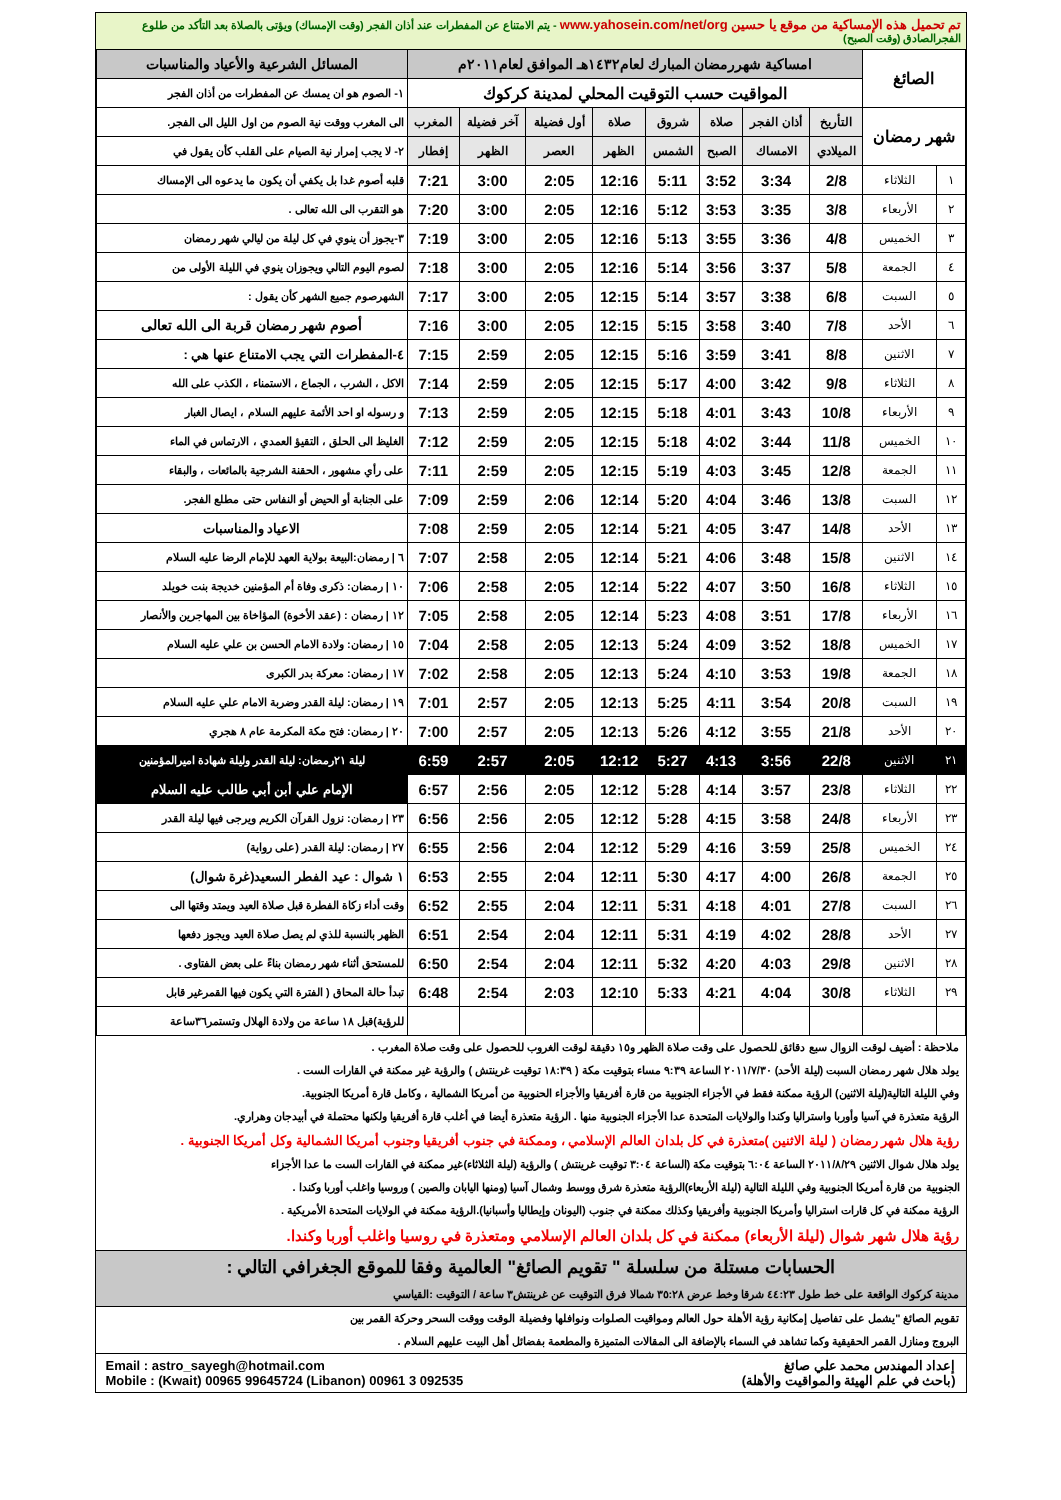تم تحميل هذه الإمساكية من موقع يا حسين www.yahosein.com/net/org - يتم الامتناع عن المفطرات عند أذان الفجر (وقت الإمساك) ويؤتى بالصلاة بعد التأكد من طلوع الفجرالصادق (وقت الصبح)
| الصائغ | | امساكية شهررمضان المبارك لعام١٤٣٢هـ الموافق لعام٢٠١١م | | | | | | | | المسائل الشرعية والأعياد والمناسبات |
| | | المواقيت حسب التوقيت المحلي لمدينة كركوك | | | | | | | | ١- الصوم هو ان يمسك عن المفطرات من أذان الفجر |
| شهر رمضان | | التأريخ | أذان الفجر | صلاة | شروق | صلاة | أول فضيلة | آخر فضيلة | المغرب | الى المغرب ووقت نية الصوم من اول الليل الى الفجر. |
| | | الميلادي | الامساك | الصبح | الشمس | الظهر | العصر | الظهر | إفطار | ٢- لا يجب إمرار نية الصيام على القلب كأن يقول في |
| ١ | الثلاثاء | 2/8 | 3:34 | 3:52 | 5:11 | 12:16 | 2:05 | 3:00 | 7:21 | قلبه أصوم غدا بل يكفي أن يكون ما يدعوه الى الإمساك |
| ٢ | الأربعاء | 3/8 | 3:35 | 3:53 | 5:12 | 12:16 | 2:05 | 3:00 | 7:20 | هو التقرب الى الله تعالى . |
| ٣ | الخميس | 4/8 | 3:36 | 3:55 | 5:13 | 12:16 | 2:05 | 3:00 | 7:19 | ٣-يجوز أن ينوي في كل ليلة من ليالي شهر رمضان |
| ٤ | الجمعة | 5/8 | 3:37 | 3:56 | 5:14 | 12:16 | 2:05 | 3:00 | 7:18 | لصوم اليوم التالي ويجوزان ينوي في الليلة الأولى من |
| ٥ | السبت | 6/8 | 3:38 | 3:57 | 5:14 | 12:15 | 2:05 | 3:00 | 7:17 | الشهرصوم جميع الشهر كأن يقول : |
| ٦ | الأحد | 7/8 | 3:40 | 3:58 | 5:15 | 12:15 | 2:05 | 3:00 | 7:16 | أصوم شهر رمضان قربة الى الله تعالى |
| ٧ | الاثنين | 8/8 | 3:41 | 3:59 | 5:16 | 12:15 | 2:05 | 2:59 | 7:15 | ٤-المفطرات التي يجب الامتناع عنها هي : |
| ٨ | الثلاثاء | 9/8 | 3:42 | 4:00 | 5:17 | 12:15 | 2:05 | 2:59 | 7:14 | الاكل ، الشرب ، الجماع ، الاستمناء ، الكذب على الله |
| ٩ | الأربعاء | 10/8 | 3:43 | 4:01 | 5:18 | 12:15 | 2:05 | 2:59 | 7:13 | و رسوله او احد الأئمة عليهم السلام ، ايصال الغبار |
| ١٠ | الخميس | 11/8 | 3:44 | 4:02 | 5:18 | 12:15 | 2:05 | 2:59 | 7:12 | الغليظ الى الحلق ، التقيؤ العمدي ، الارتماس في الماء |
| ١١ | الجمعة | 12/8 | 3:45 | 4:03 | 5:19 | 12:15 | 2:05 | 2:59 | 7:11 | على رأي مشهور ، الحقنة الشرجية بالمائعات ، والبقاء |
| ١٢ | السبت | 13/8 | 3:46 | 4:04 | 5:20 | 12:14 | 2:06 | 2:59 | 7:09 | على الجنابة أو الحيض أو النفاس حتى مطلع الفجر. |
| ١٣ | الأحد | 14/8 | 3:47 | 4:05 | 5:21 | 12:14 | 2:05 | 2:59 | 7:08 | الاعياد والمناسبات |
| ١٤ | الاثنين | 15/8 | 3:48 | 4:06 | 5:21 | 12:14 | 2:05 | 2:58 | 7:07 | ٦ / رمضان:البيعة بولاية العهد للإمام الرضا عليه السلام |
| ١٥ | الثلاثاء | 16/8 | 3:50 | 4:07 | 5:22 | 12:14 | 2:05 | 2:58 | 7:06 | ١٠ / رمضان: ذكرى وفاة أم المؤمنين خديجة بنت خويلد |
| ١٦ | الأربعاء | 17/8 | 3:51 | 4:08 | 5:23 | 12:14 | 2:05 | 2:58 | 7:05 | ١٢ / رمضان : (عقد الأخوة) المؤاخاة بين المهاجرين والأنصار |
| ١٧ | الخميس | 18/8 | 3:52 | 4:09 | 5:24 | 12:13 | 2:05 | 2:58 | 7:04 | ١٥ / رمضان: ولادة الامام الحسن بن علي عليه السلام |
| ١٨ | الجمعة | 19/8 | 3:53 | 4:10 | 5:24 | 12:13 | 2:05 | 2:58 | 7:02 | ١٧ / رمضان: معركة بدر الكبرى |
| ١٩ | السبت | 20/8 | 3:54 | 4:11 | 5:25 | 12:13 | 2:05 | 2:57 | 7:01 | ١٩ / رمضان: ليلة القدر وضربة الامام علي عليه السلام |
| ٢٠ | الأحد | 21/8 | 3:55 | 4:12 | 5:26 | 12:13 | 2:05 | 2:57 | 7:00 | ٢٠ / رمضان: فتح مكة المكرمة عام ٨ هجري |
| ٢١ | الاثنين | 22/8 | 3:56 | 4:13 | 5:27 | 12:12 | 2:05 | 2:57 | 6:59 | ليلة ٢١رمضان: ليلة القدر وليلة شهادة اميرالمؤمنين |
| ٢٢ | الثلاثاء | 23/8 | 3:57 | 4:14 | 5:28 | 12:12 | 2:05 | 2:56 | 6:57 | الإمام علي أبن أبي طالب عليه السلام |
| ٢٣ | الأربعاء | 24/8 | 3:58 | 4:15 | 5:28 | 12:12 | 2:05 | 2:56 | 6:56 | ٢٣ / رمضان: نزول القرآن الكريم ويرجى فيها ليلة القدر |
| ٢٤ | الخميس | 25/8 | 3:59 | 4:16 | 5:29 | 12:12 | 2:04 | 2:56 | 6:55 | ٢٧ / رمضان: ليلة القدر (على رواية) |
| ٢٥ | الجمعة | 26/8 | 4:00 | 4:17 | 5:30 | 12:11 | 2:04 | 2:55 | 6:53 | ١ شوال : عيد الفطر السعيد(غرة شوال) |
| ٢٦ | السبت | 27/8 | 4:01 | 4:18 | 5:31 | 12:11 | 2:04 | 2:55 | 6:52 | وقت أداء زكاة الفطرة قبل صلاة العيد ويمتد وقتها الى |
| ٢٧ | الأحد | 28/8 | 4:02 | 4:19 | 5:31 | 12:11 | 2:04 | 2:54 | 6:51 | الظهر بالنسبة للذي لم يصل صلاة العيد ويجوز دفعها |
| ٢٨ | الاثنين | 29/8 | 4:03 | 4:20 | 5:32 | 12:11 | 2:04 | 2:54 | 6:50 | للمستحق أثناء شهر رمضان بناءً على بعض الفتاوى . |
| ٢٩ | الثلاثاء | 30/8 | 4:04 | 4:21 | 5:33 | 12:10 | 2:03 | 2:54 | 6:48 | تبدأ حالة المحاق ( الفترة التي يكون فيها القمرغير قابل |
| | | | | | | | | | | للرؤية)قبل ١٨ ساعة من ولادة الهلال وتستمر٣٦ساعة |
ملاحظة : أضيف لوقت الزوال سبع دقائق للحصول على وقت صلاة الظهر و١٥ دقيقة لوقت الغروب للحصول على وقت صلاة المغرب .
يولد هلال شهر رمضان السبت (ليلة الأحد) ٢٠١١/٧/٣٠ الساعة ٩:٣٩ مساء بتوقيت مكة ( ١٨:٣٩ توقيت غرينتش ) والرؤية غير ممكنة في القارات الست .
وفي الليلة التالية(ليلة الاثنين) الرؤية ممكنة فقط في الأجزاء الجنوبية من قارة أفريقيا والأجزاء الحنوبية من أمريكا الشمالية ، وكامل قارة أمريكا الجنوبية.
الرؤية متعذرة في آسيا وأوربا واستراليا وكندا والولايات المتحدة عدا الأجزاء الجنوبية منها . الرؤية متعذرة أيضا في أغلب قارة أفريقيا ولكنها محتملة في أبيدجان وهراري.
رؤية هلال شهر رمضان ( ليلة الاثنين )متعذرة في كل بلدان العالم الإسلامي ، وممكنة في جنوب أفريقيا وجنوب أمريكا الشمالية وكل أمريكا الجنوبية .
يولد هلال شوال الاثنين ٢٠١١/٨/٢٩ الساعة ٦:٠٤ بتوقيت مكة (الساعة ٣:٠٤ توقيت غرينتش ) والرؤية (ليلة الثلاثاء)غير ممكنة في القارات الست ما عدا الأجزاء
الجنوبية من قارة أمريكا الجنوبية وفي الليلة التالية (ليلة الأربعاء)الرؤية متعذرة شرق ووسط وشمال آسيا (ومنها اليابان والصين ) وروسيا واغلب أوربا وكندا .
الرؤية ممكنة في كل قارات استراليا وأمريكا الجنوبية وأفريقيا وكذلك ممكنة في جنوب (اليونان وإيطاليا وأسبانيا).الرؤية ممكنة في الولايات المتحدة الأمريكية .
رؤية هلال شهر شوال (ليلة الأربعاء) ممكنة في كل بلدان العالم الإسلامي ومتعذرة في روسيا واغلب أوربا وكندا.
الحسابات مستلة من سلسلة " تقويم الصائغ" العالمية وفقا للموقع الجغرافي التالي :
مدينة كركوك الواقعة على خط طول ٤٤:٢٣ شرقا وخط عرض ٣٥:٢٨ شمالا فرق التوقيت عن غرينتش٣ ساعة / التوقيت :القياسي
تقويم الصائغ "يشمل على تفاصيل إمكانية رؤية الأهلة حول العالم ومواقيت الصلوات ونوافلها وفضيلة الوقت ووقت السحر وحركة القمر بين
البروج ومنازل القمر الحقيقية وكما تشاهد في السماء بالإضافة الى المقالات المتميزة والمطعمة بفضائل أهل البيت عليهم السلام .
إعداد المهندس محمد علي صائغ
(باحث في علم الهيئة والمواقيت والأهلة)
Email : astro_sayegh@hotmail.com
Mobile : (Kwait) 00965 99645724 (Libanon) 00961 3 092535